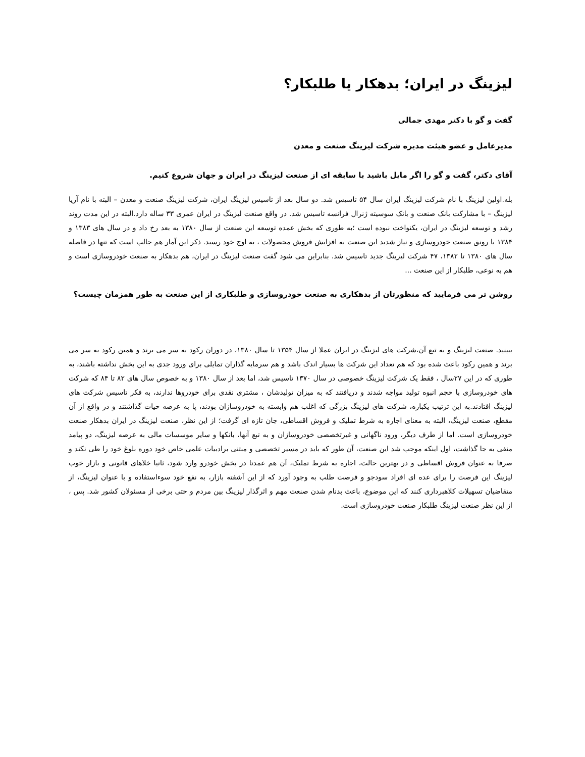لیزینگ در ایران؛ بدهکار یا طلبکار؟
گفت و گو با دکتر مهدی جمالی
مدیرعامل و عضو هیئت مدیره شرکت لیزینگ صنعت و معدن
آقای دکتر، گفت و گو را اگر مایل باشید با سابقه ای از صنعت لیزینگ در ایران و جهان شروع کنیم.
بله.اولین لیزینگ با نام شرکت لیزینگ ایران سال ۵۴ تاسیس شد. دو سال بعد از تاسیس لیزینگ ایران، شرکت لیزینگ صنعت و معدن – البته با نام آریا لیزینگ – با مشارکت بانک صنعت و بانک سوسیته ژنرال فرانسه تاسیس شد. در واقع صنعت لیزینگ در ایران عمری ۳۳ ساله دارد.البته در این مدت روند رشد و توسعه لیزینگ در ایران، یکنواخت نبوده است ؛به طوری که بخش عمده توسعه این صنعت از سال ۱۳۸۰ به بعد رخ داد و در سال های ۱۳۸۳ و ۱۳۸۴ با رونق صنعت خودروسازی و نیاز شدید این صنعت به افزایش فروش محصولات ، به اوج خود رسید. ذکر این آمار هم جالب است که تنها در فاصله سال های ۱۳۸۰ تا ۱۳۸۲، ۴۷ شرکت لیزینگ جدید تاسیس شد. بنابراین می شود گفت صنعت لیزینگ در ایران، هم بدهکار به صنعت خودروسازی است و هم به نوعی، طلبکار از این صنعت ...
روشن تر می فرمایید که منظورتان از بدهکاری به صنعت خودروسازی و طلبکاری از این صنعت به طور همزمان چیست؟
ببینید. صنعت لیزینگ و به تبع آن،شرکت های لیزینگ در ایران عملا از سال ۱۳۵۴ تا سال ۱۳۸۰، در دوران رکود به سر می برند و همین رکود به سر می برند و همین رکود باعث شده بود که هم تعداد این شرکت ها بسیار اندک باشد و هم سرمایه گذاران تمایلی برای ورود جدی به این بخش نداشته باشند، به طوری که در این ۲۷سال ، فقط یک شرکت لیزینگ خصوصی در سال ۱۳۷۰ تاسیس شد، اما بعد از سال ۱۳۸۰ و به خصوص سال های ۸۲ تا ۸۴ که شرکت های خودروسازی با حجم انبوه تولید مواجه شدند و دریافتند که به میزان تولیدشان ، مشتری نقدی برای خودروها ندارند، به فکر تاسیس شرکت های لیزینگ افتادند.به این ترتیب یکباره، شرکت های لیزینگ بزرگی که اغلب هم وابسته به خودروسازان بودند، پا به عرصه حیات گذاشتند و در واقع از آن مقطع، صنعت لیزینگ، البته به معنای اجاره به شرط تملیک و فروش اقساطی، جان تازه ای گرفت؛ از این نظر، صنعت لیزینگ در ایران بدهکار صنعت خودروسازی است. اما از طرف دیگر، ورود ناگهانی و غیرتخصصی خودروسازان و به تبع آنها، بانکها و سایر موسسات مالی به عرصه لیزینگ، دو پیامد منفی به جا گذاشت، اول اینکه موجب شد این صنعت، آن طور که باید در مسیر تخصصی و مبتنی برادبیات علمی خاص خود دوره بلوغ خود را طی نکند و صرفا به عنوان فروش اقساطی و در بهترین حالت، اجاره به شرط تملیک، آن هم عمدتا در بخش خودرو وارد شود، ثانیا خلاهای قانونی و بازار خوب لیزینگ این فرصت را برای عده ای افراد سودجو و فرصت طلب به وجود آورد که از این آشفته بازار، به نفع خود سوءاستفاده و با عنوان لیزینگ، از متقاضیان تسهیلات کلاهبرداری کنند که این موضوع، باعث بدنام شدن صنعت مهم و اثرگذار لیزینگ بین مردم و حتی برخی از مسئولان کشور شد. پس ، از این نظر صنعت لیزینگ طلبکار صنعت خودروسازی است.